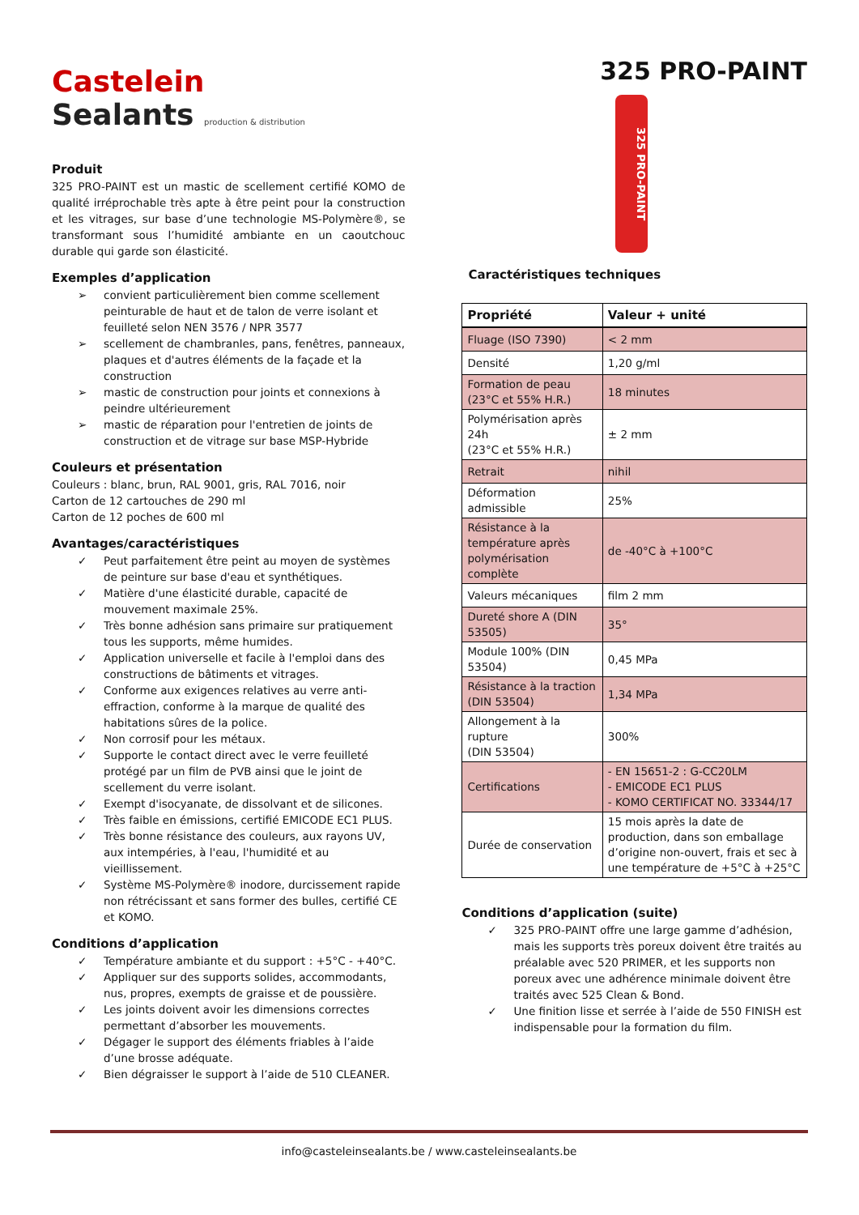Castelein
Sealants production & distribution
Produit
325 PRO-PAINT est un mastic de scellement certifié KOMO de qualité irréprochable très apte à être peint pour la construction et les vitrages, sur base d’une technologie MS-Polymère®, se transformant sous l’humidité ambiante en un caoutchouc durable qui garde son élasticité.
Exemples d’application
➢ convient particulièrement bien comme scellement peinturable de haut et de talon de verre isolant et feuilleté selon NEN 3576 / NPR 3577
➢ scellement de chambranles, pans, fenêtres, panneaux, plaques et d'autres éléments de la façade et la construction
➢ mastic de construction pour joints et connexions à peindre ultérieurement
➢ mastic de réparation pour l'entretien de joints de construction et de vitrage sur base MSP-Hybride
Couleurs et présentation
Couleurs : blanc, brun, RAL 9001, gris, RAL 7016, noir
Carton de 12 cartouches de 290 ml
Carton de 12 poches de 600 ml
Avantages/caractéristiques
✓ Peut parfaitement être peint au moyen de systèmes de peinture sur base d'eau et synthétiques.
✓ Matière d'une élasticité durable, capacité de mouvement maximale 25%.
✓ Très bonne adhésion sans primaire sur pratiquement tous les supports, même humides.
✓ Application universelle et facile à l'emploi dans des constructions de bâtiments et vitrages.
✓ Conforme aux exigences relatives au verre anti-effraction, conforme à la marque de qualité des habitations sûres de la police.
✓ Non corrosif pour les métaux.
✓ Supporte le contact direct avec le verre feuilleté protégé par un film de PVB ainsi que le joint de scellement du verre isolant.
✓ Exempt d'isocyanate, de dissolvant et de silicones.
✓ Très faible en émissions, certifié EMICODE EC1 PLUS.
✓ Très bonne résistance des couleurs, aux rayons UV, aux intempéries, à l'eau, l'humidité et au vieillissement.
✓ Système MS-Polymère® inodore, durcissement rapide non rétrécissant et sans former des bulles, certifié CE et KOMO.
Conditions d’application
✓ Température ambiante et du support : +5°C - +40°C.
✓ Appliquer sur des supports solides, accommodants, nus, propres, exempts de graisse et de poussière.
✓ Les joints doivent avoir les dimensions correctes permettant d’absorber les mouvements.
✓ Dégager le support des éléments friables à l’aide d’une brosse adéquate.
✓ Bien dégraisser le support à l’aide de 510 CLEANER.
325 PRO-PAINT
325 PRO-PAINT
Caractéristiques techniques
| Propriété | Valeur + unité |
| --- | --- |
| Fluage (ISO 7390) | < 2 mm |
| Densité | 1,20 g/ml |
| Formation de peau (23°C et 55% H.R.) | 18 minutes |
| Polymérisation après 24h (23°C et 55% H.R.) | ± 2 mm |
| Retrait | nihil |
| Déformation admissible | 25% |
| Résistance à la température après polymérisation complète | de -40°C à +100°C |
| Valeurs mécaniques | film 2 mm |
| Dureté shore A (DIN 53505) | 35° |
| Module 100% (DIN 53504) | 0,45 MPa |
| Résistance à la traction (DIN 53504) | 1,34 MPa |
| Allongement à la rupture (DIN 53504) | 300% |
| Certifications | - EN 15651-2 : G-CC20LM - EMICODE EC1 PLUS - KOMO CERTIFICAT NO. 33344/17 |
| Durée de conservation | 15 mois après la date de production, dans son emballage d’origine non-ouvert, frais et sec à une température de +5°C à +25°C |
Conditions d’application (suite)
✓ 325 PRO-PAINT offre une large gamme d’adhésion, mais les supports très poreux doivent être traités au préalable avec 520 PRIMER, et les supports non poreux avec une adhérence minimale doivent être traités avec 525 Clean & Bond.
✓ Une finition lisse et serrée à l’aide de 550 FINISH est indispensable pour la formation du film.
info@casteleinsealants.be / www.casteleinsealants.be